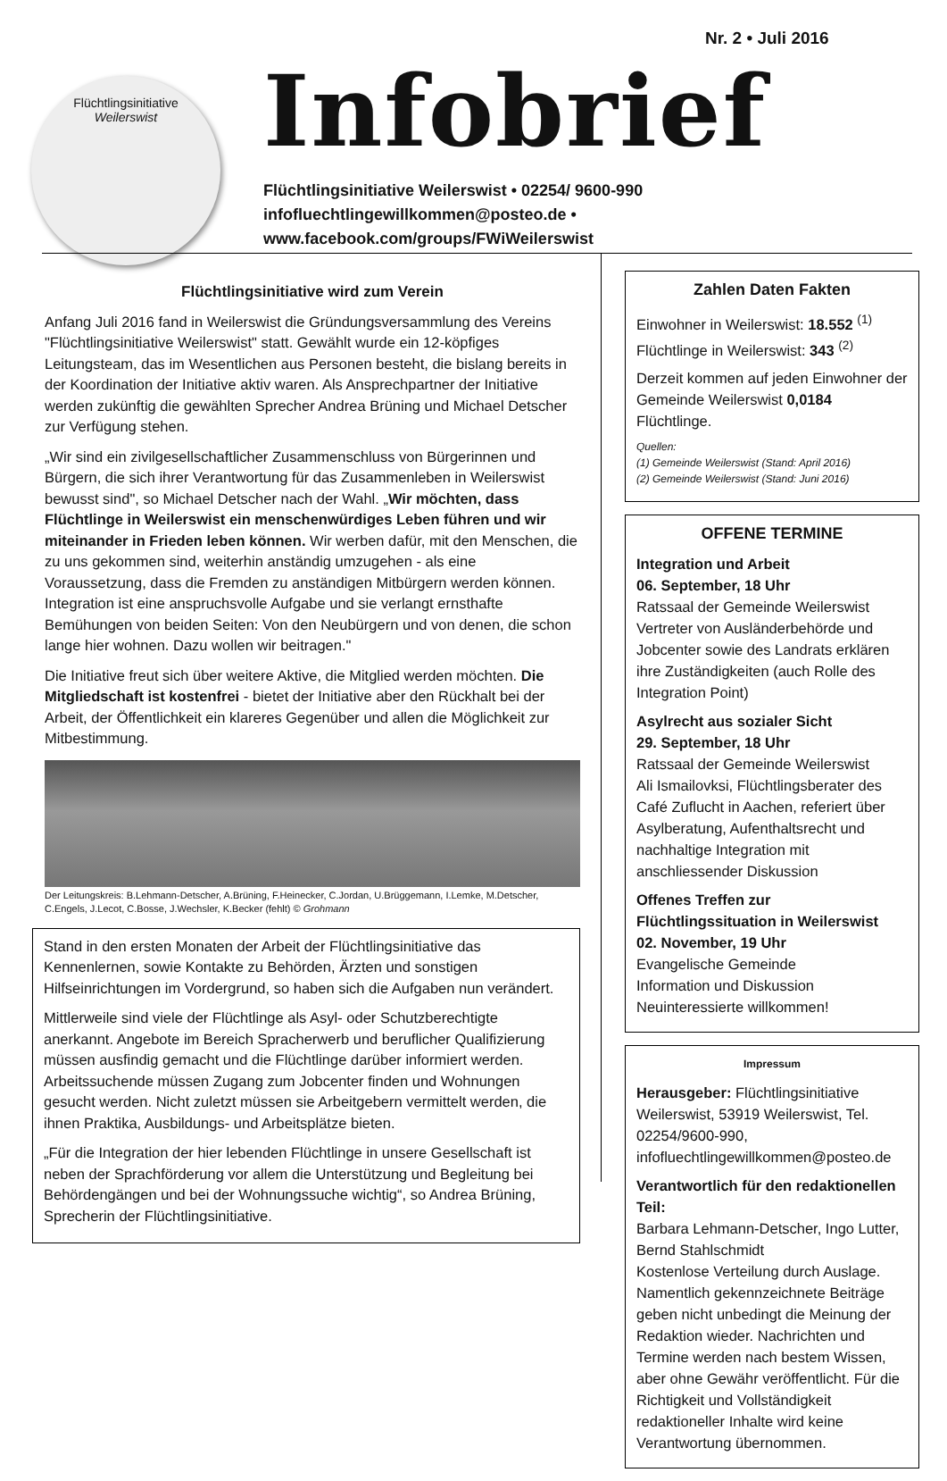Nr. 2 • Juli 2016
Flüchtlingsinitiative
Weilerswist
Infobrief
Flüchtlingsinitiative Weilerswist • 02254/ 9600-990
infofluechtlingewillkommen@posteo.de •
www.facebook.com/groups/FWiWeilerswist
Flüchtlingsinitiative wird zum Verein
Anfang Juli 2016 fand in Weilerswist die Gründungsversammlung des Vereins "Flüchtlingsinitiative Weilerswist" statt. Gewählt wurde ein 12-köpfiges Leitungsteam, das im Wesentlichen aus Personen besteht, die bislang bereits in der Koordination der Initiative aktiv waren. Als Ansprechpartner der Initiative werden zukünftig die gewählten Sprecher Andrea Brüning und Michael Detscher zur Verfügung stehen.
„Wir sind ein zivilgesellschaftlicher Zusammenschluss von Bürgerinnen und Bürgern, die sich ihrer Verantwortung für das Zusammenleben in Weilerswist bewusst sind", so Michael Detscher nach der Wahl. „Wir möchten, dass Flüchtlinge in Weilerswist ein menschenwürdiges Leben führen und wir miteinander in Frieden leben können. Wir werben dafür, mit den Menschen, die zu uns gekommen sind, weiterhin anständig umzugehen - als eine Voraussetzung, dass die Fremden zu anständigen Mitbürgern werden können. Integration ist eine anspruchsvolle Aufgabe und sie verlangt ernsthafte Bemühungen von beiden Seiten: Von den Neubürgern und von denen, die schon lange hier wohnen. Dazu wollen wir beitragen."
Die Initiative freut sich über weitere Aktive, die Mitglied werden möchten. Die Mitgliedschaft ist kostenfrei - bietet der Initiative aber den Rückhalt bei der Arbeit, der Öffentlichkeit ein klareres Gegenüber und allen die Möglichkeit zur Mitbestimmung.
Der Leitungskreis: B.Lehmann-Detscher, A.Brüning, F.Heinecker, C.Jordan, U.Brüggemann, I.Lemke, M.Detscher, C.Engels, J.Lecot, C.Bosse, J.Wechsler, K.Becker (fehlt) © Grohmann
Stand in den ersten Monaten der Arbeit der Flüchtlingsinitiative das Kennenlernen, sowie Kontakte zu Behörden, Ärzten und sonstigen Hilfseinrichtungen im Vordergrund, so haben sich die Aufgaben nun verändert.
Mittlerweile sind viele der Flüchtlinge als Asyl- oder Schutzberechtigte anerkannt. Angebote im Bereich Spracherwerb und beruflicher Qualifizierung müssen ausfindig gemacht und die Flüchtlinge darüber informiert werden. Arbeitssuchende müssen Zugang zum Jobcenter finden und Wohnungen gesucht werden. Nicht zuletzt müssen sie Arbeitgebern vermittelt werden, die ihnen Praktika, Ausbildungs- und Arbeitsplätze bieten.
„Für die Integration der hier lebenden Flüchtlinge in unsere Gesellschaft ist neben der Sprachförderung vor allem die Unterstützung und Begleitung bei Behördengängen und bei der Wohnungssuche wichtig“, so Andrea Brüning, Sprecherin der Flüchtlingsinitiative.
Zahlen Daten Fakten
Einwohner in Weilerswist: 18.552 <sup>(1)</sup>
Flüchtlinge in Weilerswist: 343 <sup>(2)</sup>
Derzeit kommen auf jeden Einwohner der Gemeinde Weilerswist 0,0184 Flüchtlinge.
Quellen:
(1) Gemeinde Weilerswist (Stand: April 2016)
(2) Gemeinde Weilerswist (Stand: Juni 2016)
OFFENE TERMINE
Integration und Arbeit
06. September, 18 Uhr
Ratssaal der Gemeinde Weilerswist
Vertreter von Ausländerbehörde und Jobcenter sowie des Landrats erklären ihre Zuständigkeiten (auch Rolle des Integration Point)
Asylrecht aus sozialer Sicht
29. September, 18 Uhr
Ratssaal der Gemeinde Weilerswist
Ali Ismailovksi, Flüchtlingsberater des Café Zuflucht in Aachen, referiert über Asylberatung, Aufenthaltsrecht und nachhaltige Integration mit anschliessender Diskussion
Offenes Treffen zur Flüchtlingssituation in Weilerswist
02. November, 19 Uhr
Evangelische Gemeinde
Information und Diskussion
Neuinteressierte willkommen!
Impressum
Herausgeber: Flüchtlingsinitiative Weilerswist, 53919 Weilerswist, Tel. 02254/9600-990, infofluechtlingewillkommen@posteo.de
Verantwortlich für den redaktionellen Teil:
Barbara Lehmann-Detscher, Ingo Lutter, Bernd Stahlschmidt
Kostenlose Verteilung durch Auslage. Namentlich gekennzeichnete Beiträge geben nicht unbedingt die Meinung der Redaktion wieder. Nachrichten und Termine werden nach bestem Wissen, aber ohne Gewähr veröffentlicht. Für die Richtigkeit und Vollständigkeit redaktioneller Inhalte wird keine Verantwortung übernommen.